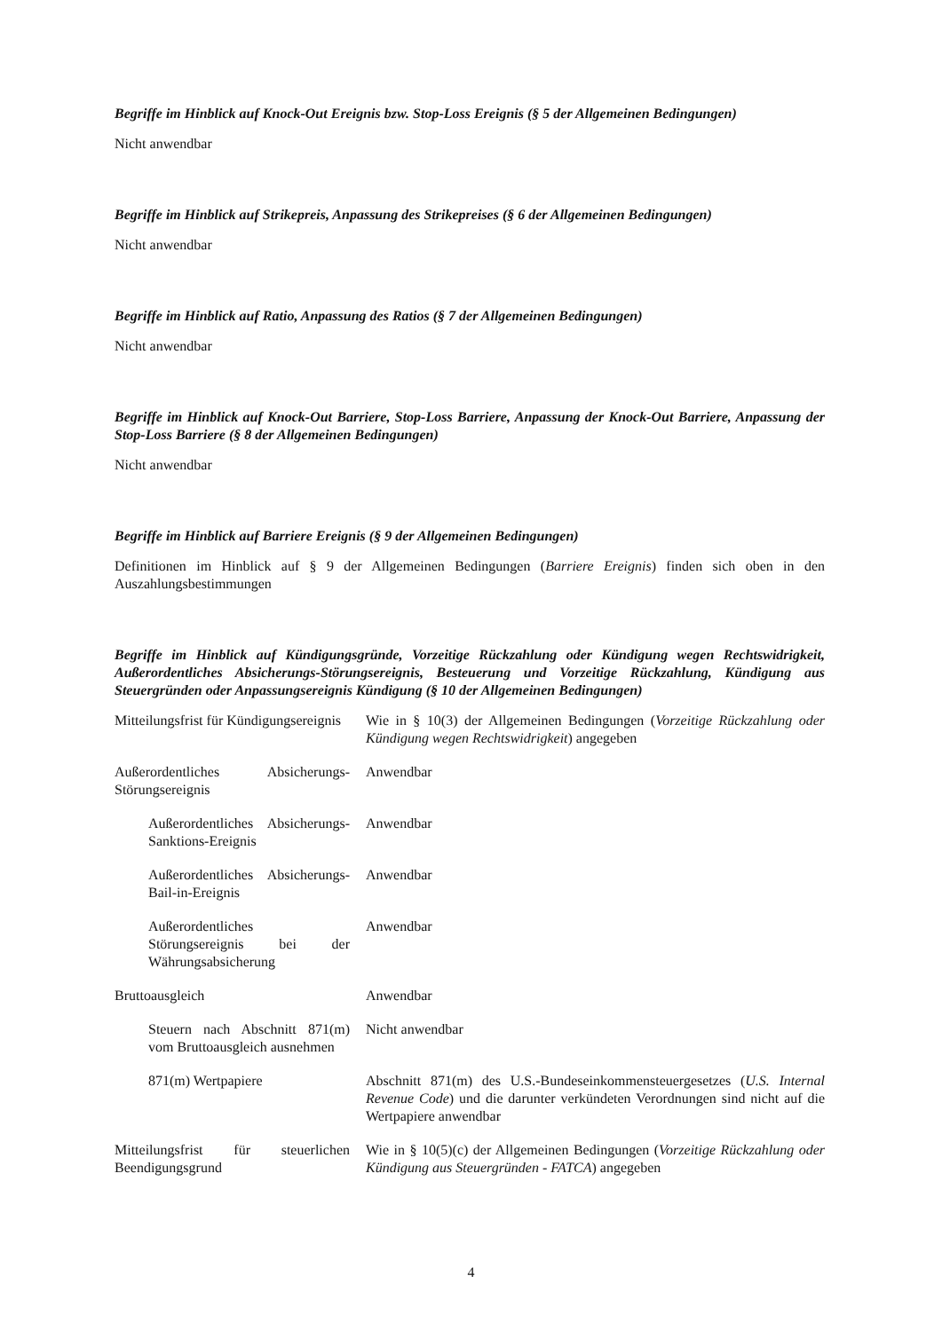Begriffe im Hinblick auf Knock-Out Ereignis bzw. Stop-Loss Ereignis (§ 5 der Allgemeinen Bedingungen)
Nicht anwendbar
Begriffe im Hinblick auf Strikepreis, Anpassung des Strikepreises (§ 6 der Allgemeinen Bedingungen)
Nicht anwendbar
Begriffe im Hinblick auf Ratio, Anpassung des Ratios (§ 7 der Allgemeinen Bedingungen)
Nicht anwendbar
Begriffe im Hinblick auf Knock-Out Barriere, Stop-Loss Barriere, Anpassung der Knock-Out Barriere, Anpassung der Stop-Loss Barriere (§ 8 der Allgemeinen Bedingungen)
Nicht anwendbar
Begriffe im Hinblick auf Barriere Ereignis (§ 9 der Allgemeinen Bedingungen)
Definitionen im Hinblick auf § 9 der Allgemeinen Bedingungen (Barriere Ereignis) finden sich oben in den Auszahlungsbestimmungen
Begriffe im Hinblick auf Kündigungsgründe, Vorzeitige Rückzahlung oder Kündigung wegen Rechtswidrigkeit, Außerordentliches Absicherungs-Störungsereignis, Besteuerung und Vorzeitige Rückzahlung, Kündigung aus Steuergründen oder Anpassungsereignis Kündigung (§ 10 der Allgemeinen Bedingungen)
| Mitteilungsfrist für Kündigungsereignis | Wie in § 10(3) der Allgemeinen Bedingungen ( Vorzeitige Rückzahlung oder Kündigung wegen Rechtswidrigkeit ) angegeben |
| Außerordentliches Absicherungs-Störungsereignis | Anwendbar |
| Außerordentliches Absicherungs-Sanktions-Ereignis | Anwendbar |
| Außerordentliches Absicherungs-Bail-in-Ereignis | Anwendbar |
| Außerordentliches Störungsereignis bei der Währungsabsicherung | Anwendbar |
| Bruttoausgleich | Anwendbar |
| Steuern nach Abschnitt 871(m) vom Bruttoausgleich ausnehmen | Nicht anwendbar |
| 871(m) Wertpapiere | Abschnitt 871(m) des U.S.-Bundeseinkommensteuergesetzes ( U.S. Internal Revenue Code ) und die darunter verkündeten Verordnungen sind nicht auf die Wertpapiere anwendbar |
| Mitteilungsfrist für steuerlichen Beendigungsgrund | Wie in § 10(5)(c) der Allgemeinen Bedingungen ( Vorzeitige Rückzahlung oder Kündigung aus Steuergründen - FATCA ) angegeben |
4